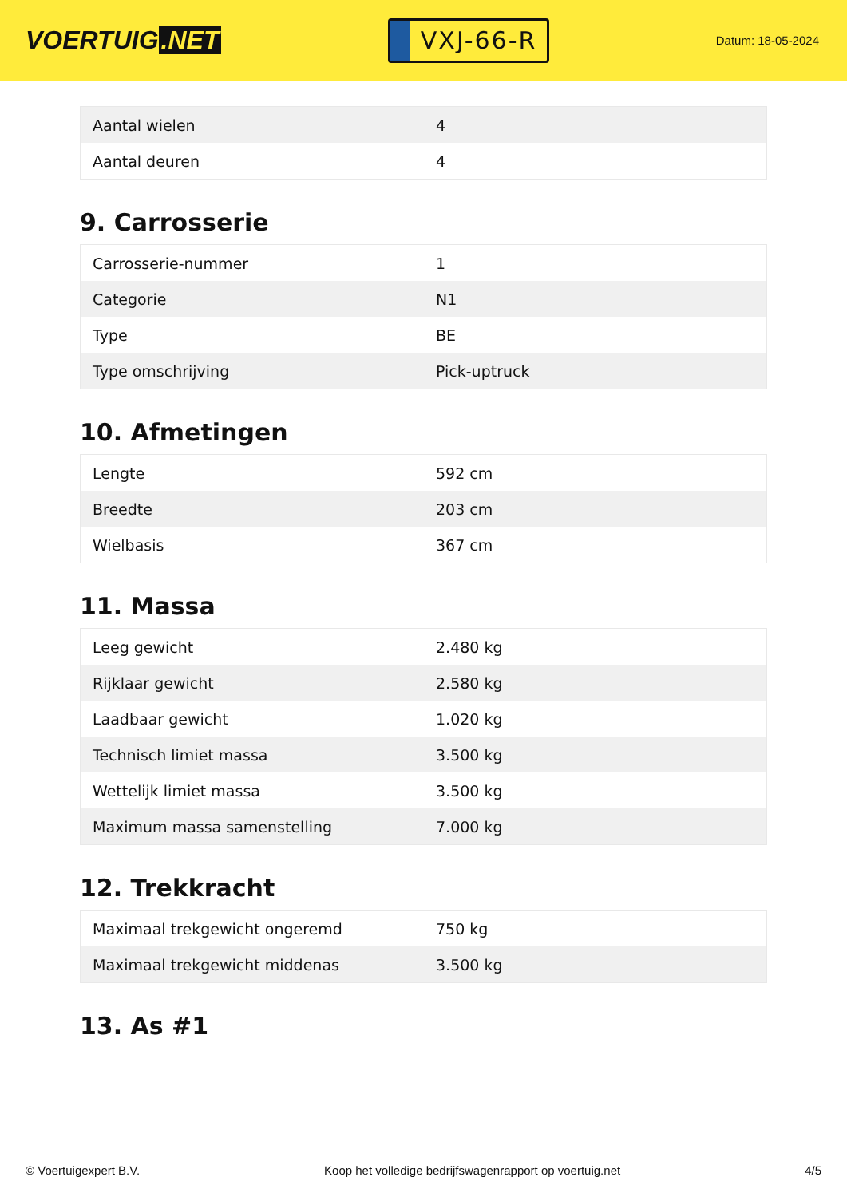VOERTUIG.NET
VXJ-66-R
Datum: 18-05-2024
| Aantal wielen | 4 |
| Aantal deuren | 4 |
9. Carrosserie
| Carrosserie-nummer | 1 |
| Categorie | N1 |
| Type | BE |
| Type omschrijving | Pick-uptruck |
10. Afmetingen
| Lengte | 592 cm |
| Breedte | 203 cm |
| Wielbasis | 367 cm |
11. Massa
| Leeg gewicht | 2.480 kg |
| Rijklaar gewicht | 2.580 kg |
| Laadbaar gewicht | 1.020 kg |
| Technisch limiet massa | 3.500 kg |
| Wettelijk limiet massa | 3.500 kg |
| Maximum massa samenstelling | 7.000 kg |
12. Trekkracht
| Maximaal trekgewicht ongeremd | 750 kg |
| Maximaal trekgewicht middenas | 3.500 kg |
13. As #1
© Voertuigexpert B.V. Koop het volledige bedrijfswagenrapport op voertuig.net 4/5